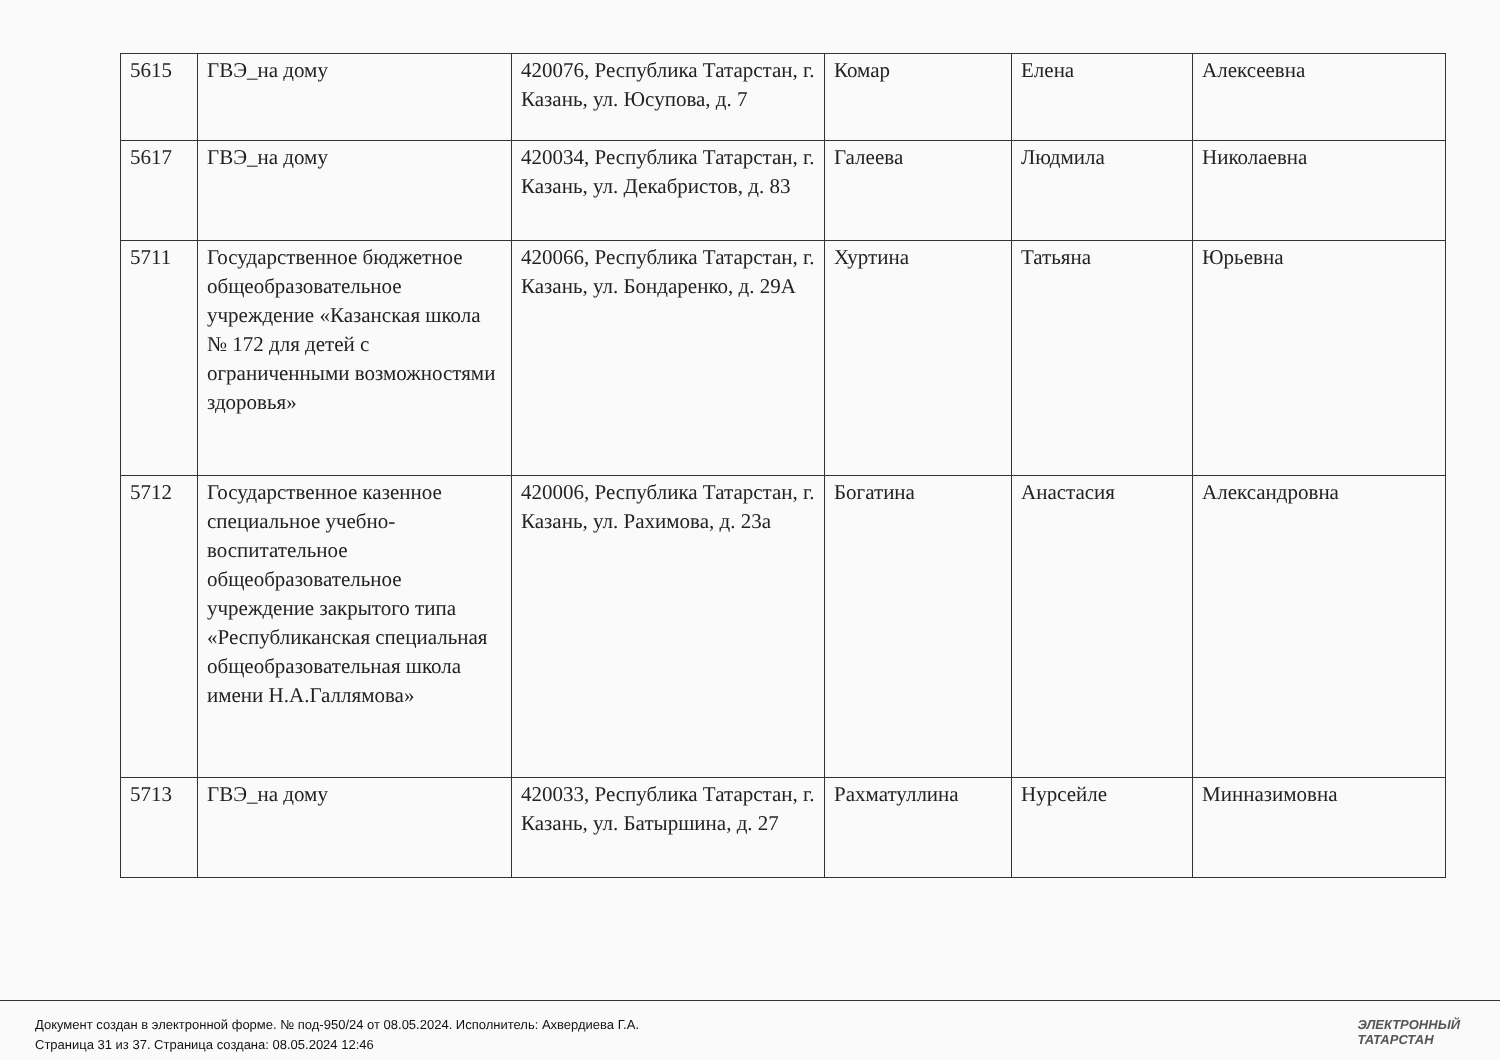| 5615 | ГВЭ_на дому | 420076, Республика Татарстан, г. Казань, ул. Юсупова, д. 7 | Комар | Елена | Алексеевна |
| 5617 | ГВЭ_на дому | 420034, Республика Татарстан, г. Казань, ул. Декабристов, д. 83 | Галеева | Людмила | Николаевна |
| 5711 | Государственное бюджетное общеобразовательное учреждение «Казанская школа № 172 для детей с ограниченными возможностями здоровья» | 420066, Республика Татарстан, г. Казань, ул. Бондаренко, д. 29А | Хуртина | Татьяна | Юрьевна |
| 5712 | Государственное казенное специальное учебно-воспитательное общеобразовательное учреждение закрытого типа «Республиканская специальная общеобразовательная школа имени Н.А.Галлямова» | 420006, Республика Татарстан, г. Казань, ул. Рахимова, д. 23а | Богатина | Анастасия | Александровна |
| 5713 | ГВЭ_на дому | 420033, Республика Татарстан, г. Казань, ул. Батыршина, д. 27 | Рахматуллина | Нурсейле | Минназимовна |
Документ создан в электронной форме. № под-950/24 от 08.05.2024. Исполнитель: Ахвердиева Г.А.
Страница 31 из 37. Страница создана: 08.05.2024 12:46
ЭЛЕКТРОННЫЙ
ТАТАРСТАН